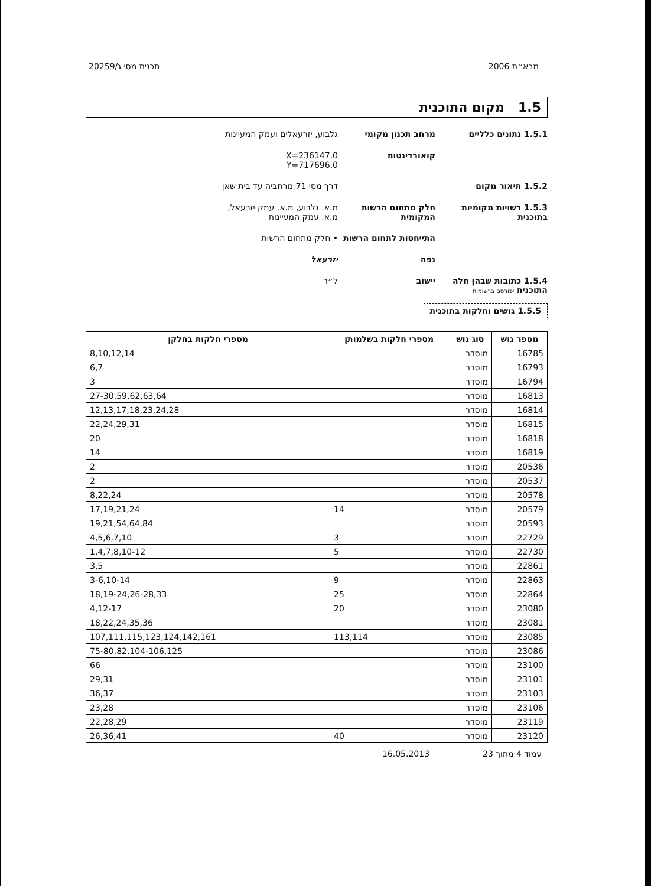מבא״ת 2006 תכנית מסי ג/20259
1.5 מקום התוכנית
1.5.1 נתונים כלליים מרחב תכנון מקומי גלבוע, יזרעאלים ועמק המעיינות
קואורדינטות X=236147.0
Y=717696.0
1.5.2 תיאור מקום דרך מסי 71 מרחביה עד בית שאן
1.5.3 רשויות מקומיות בתוכנית
חלק מתחום הרשות המקומית
מ.א. גלבוע, מ.א. עמק יזרעאל,
מ.א. עמק המעיינות
התייחסות לתחום הרשות
• חלק מתחום הרשות
נפה יזרעאל
1.5.4 כתובות שבהן חלה התוכנית יפורסם ברשומות
יישוב ל״ר
1.5.5 גושים וחלקות בתוכנית
| מספר גוש | סוג גוש | מספרי חלקות בשלמותן | מספרי חלקות בחלקן |
| --- | --- | --- | --- |
| 16785 | מוסדר | | 8,10,12,14 |
| 16793 | מוסדר | | 6,7 |
| 16794 | מוסדר | | 3 |
| 16813 | מוסדר | | 27-30,59,62,63,64 |
| 16814 | מוסדר | | 12,13,17,18,23,24,28 |
| 16815 | מוסדר | | 22,24,29,31 |
| 16818 | מוסדר | | 20 |
| 16819 | מוסדר | | 14 |
| 20536 | מוסדר | | 2 |
| 20537 | מוסדר | | 2 |
| 20578 | מוסדר | | 8,22,24 |
| 20579 | מוסדר | 14 | 17,19,21,24 |
| 20593 | מוסדר | | 19,21,54,64,84 |
| 22729 | מוסדר | 3 | 4,5,6,7,10 |
| 22730 | מוסדר | 5 | 1,4,7,8,10-12 |
| 22861 | מוסדר | | 3,5 |
| 22863 | מוסדר | 9 | 3-6,10-14 |
| 22864 | מוסדר | 25 | 18,19-24,26-28,33 |
| 23080 | מוסדר | 20 | 4,12-17 |
| 23081 | מוסדר | | 18,22,24,35,36 |
| 23085 | מוסדר | 113,114 | 107,111,115,123,124,142,161 |
| 23086 | מוסדר | | 75-80,82,104-106,125 |
| 23100 | מוסדר | | 66 |
| 23101 | מוסדר | | 29,31 |
| 23103 | מוסדר | | 36,37 |
| 23106 | מוסדר | | 23,28 |
| 23119 | מוסדר | | 22,28,29 |
| 23120 | מוסדר | 40 | 26,36,41 |
עמוד 4 מתוך 23 16.05.2013